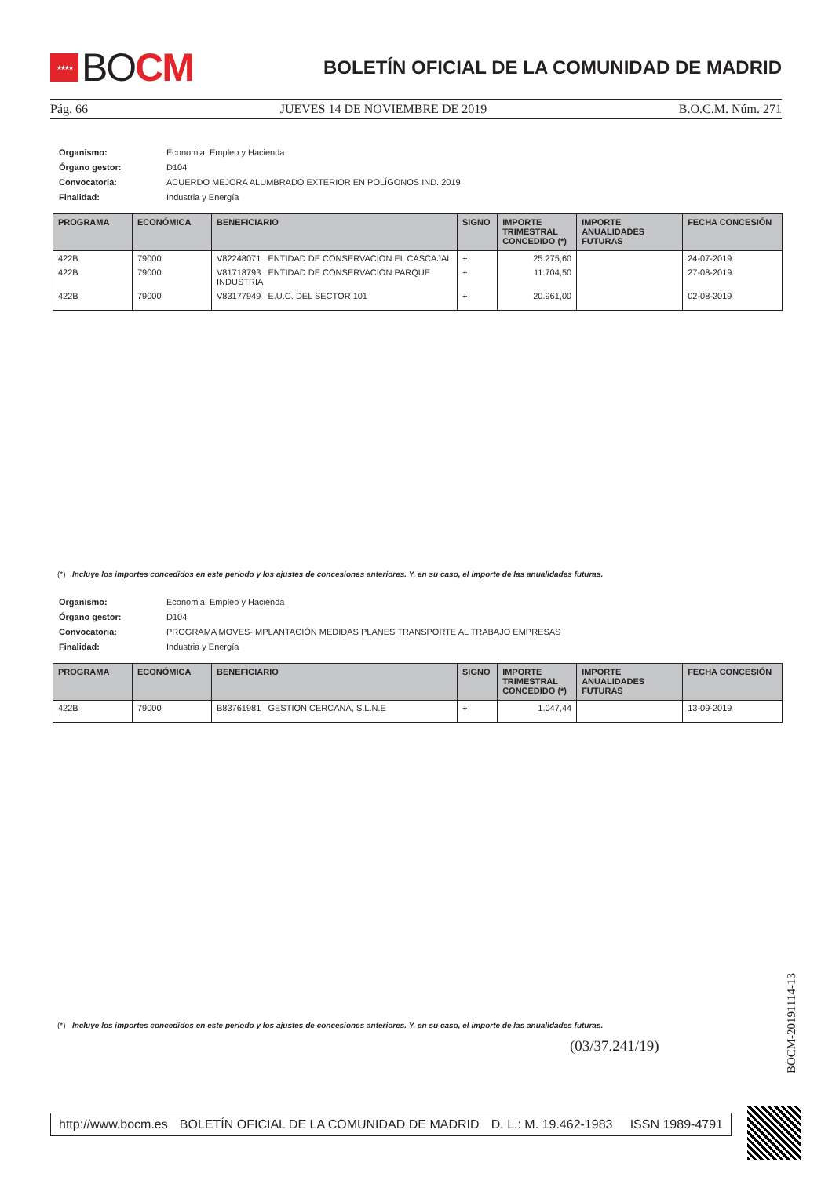★★★★
BO CM
BOLETÍN OFICIAL DE LA COMUNIDAD DE MADRID
Pág. 66 JUEVES 14 DE NOVIEMBRE DE 2019 B.O.C.M. Núm. 271
| Organismo: | Economia, Empleo y Hacienda |
| Órgano gestor: | D104 |
| Convocatoria: | ACUERDO MEJORA ALUMBRADO EXTERIOR EN POLÍGONOS IND. 2019 |
| Finalidad: | Industria y Energía |
| PROGRAMA | ECONÓMICA | BENEFICIARIO | SIGNO | IMPORTE TRIMESTRAL CONCEDIDO (*) | IMPORTE ANUALIDADES FUTURAS | FECHA CONCESIÓN |
| --- | --- | --- | --- | --- | --- | --- |
| 422B | 79000 | V82248071 ENTIDAD DE CONSERVACION EL CASCAJAL | + | 25.275,60 | | 24-07-2019 |
| 422B | 79000 | V81718793 ENTIDAD DE CONSERVACION PARQUE INDUSTRIA | + | 11.704,50 | | 27-08-2019 |
| 422B | 79000 | V83177949 E.U.C. DEL SECTOR 101 | + | 20.961,00 | | 02-08-2019 |
(*) Incluye los importes concedidos en este periodo y los ajustes de concesiones anteriores. Y, en su caso, el importe de las anualidades futuras.
| Organismo: | Economia, Empleo y Hacienda |
| Órgano gestor: | D104 |
| Convocatoria: | PROGRAMA MOVES-IMPLANTACIÓN MEDIDAS PLANES TRANSPORTE AL TRABAJO EMPRESAS |
| Finalidad: | Industria y Energía |
| PROGRAMA | ECONÓMICA | BENEFICIARIO | SIGNO | IMPORTE TRIMESTRAL CONCEDIDO (*) | IMPORTE ANUALIDADES FUTURAS | FECHA CONCESIÓN |
| --- | --- | --- | --- | --- | --- | --- |
| 422B | 79000 | B83761981 GESTION CERCANA, S.L.N.E | + | 1.047,44 | | 13-09-2019 |
(*) Incluye los importes concedidos en este periodo y los ajustes de concesiones anteriores. Y, en su caso, el importe de las anualidades futuras.
(03/37.241/19)
BOCM-20191114-13
http://www.bocm.es BOLETÍN OFICIAL DE LA COMUNIDAD DE MADRID D. L.: M. 19.462-1983 ISSN 1989-4791